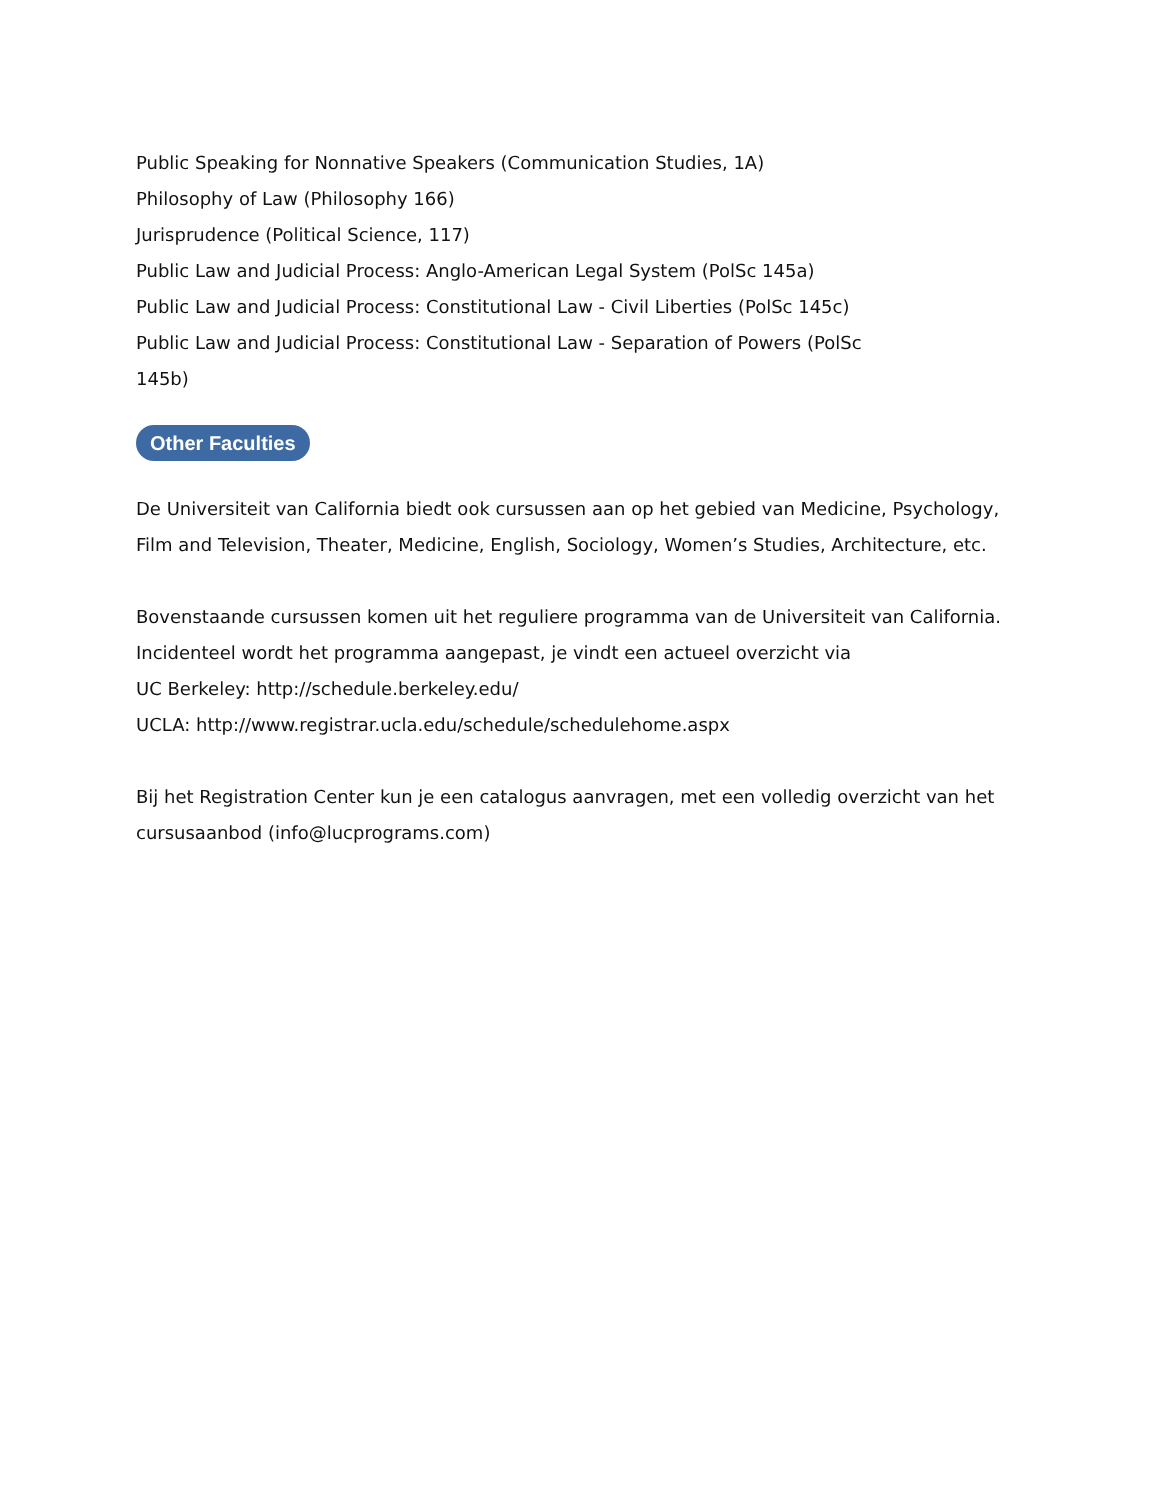Public Speaking for Nonnative Speakers (Communication Studies, 1A)
Philosophy of Law (Philosophy 166)
Jurisprudence (Political Science, 117)
Public Law and Judicial Process: Anglo-American Legal System (PolSc 145a)
Public Law and Judicial Process: Constitutional Law - Civil Liberties (PolSc 145c)
Public Law and Judicial Process: Constitutional Law - Separation of Powers (PolSc
145b)
Other Faculties
De Universiteit van California biedt ook cursussen aan op het gebied van Medicine, Psychology, Film and Television, Theater, Medicine, English, Sociology, Women’s Studies, Architecture, etc.
Bovenstaande cursussen komen uit het reguliere programma van de Universiteit van California. Incidenteel wordt het programma aangepast, je vindt een actueel overzicht via
UC Berkeley: http://schedule.berkeley.edu/
UCLA: http://www.registrar.ucla.edu/schedule/schedulehome.aspx
Bij het Registration Center kun je een catalogus aanvragen, met een volledig overzicht van het cursusaanbod (info@lucprograms.com)